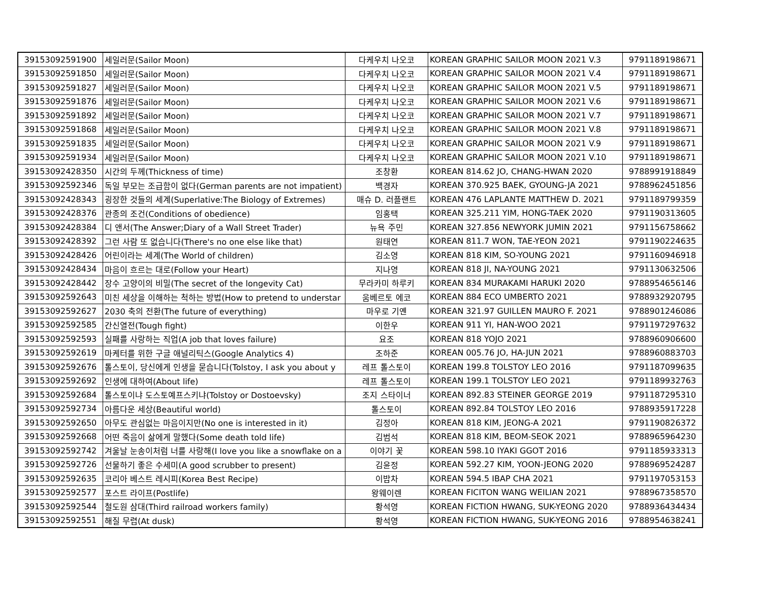| 39153092591900 | 세일러문(Sailor Moon) | 다케우치 나오코 | KOREAN GRAPHIC SAILOR MOON 2021 V.3 | 9791189198671 |
| 39153092591850 | 세일러문(Sailor Moon) | 다케우치 나오코 | KOREAN GRAPHIC SAILOR MOON 2021 V.4 | 9791189198671 |
| 39153092591827 | 세일러문(Sailor Moon) | 다케우치 나오코 | KOREAN GRAPHIC SAILOR MOON 2021 V.5 | 9791189198671 |
| 39153092591876 | 세일러문(Sailor Moon) | 다케우치 나오코 | KOREAN GRAPHIC SAILOR MOON 2021 V.6 | 9791189198671 |
| 39153092591892 | 세일러문(Sailor Moon) | 다케우치 나오코 | KOREAN GRAPHIC SAILOR MOON 2021 V.7 | 9791189198671 |
| 39153092591868 | 세일러문(Sailor Moon) | 다케우치 나오코 | KOREAN GRAPHIC SAILOR MOON 2021 V.8 | 9791189198671 |
| 39153092591835 | 세일러문(Sailor Moon) | 다케우치 나오코 | KOREAN GRAPHIC SAILOR MOON 2021 V.9 | 9791189198671 |
| 39153092591934 | 세일러문(Sailor Moon) | 다케우치 나오코 | KOREAN GRAPHIC SAILOR MOON 2021 V.10 | 9791189198671 |
| 39153092428350 | 시간의 두께(Thickness of time) | 조창환 | KOREAN 814.62 JO, CHANG-HWAN 2020 | 9788991918849 |
| 39153092592346 | 독일 부모는 조급함이 없다(German parents are not impatient) | 백경자 | KOREAN 370.925 BAEK, GYOUNG-JA 2021 | 9788962451856 |
| 39153092428343 | 굉장한 것들의 세계(Superlative:The Biology of Extremes) | 매슈 D. 러플랜트 | KOREAN 476 LAPLANTE MATTHEW D. 2021 | 9791189799359 |
| 39153092428376 | 관종의 조건(Conditions of obedience) | 임홍택 | KOREAN 325.211 YIM, HONG-TAEK 2020 | 9791190313605 |
| 39153092428384 | 디 앤서(The Answer;Diary of a Wall Street Trader) | 뉴욕 주민 | KOREAN 327.856 NEWYORK JUMIN 2021 | 9791156758662 |
| 39153092428392 | 그런 사람 또 없습니다(There's no one else like that) | 원태연 | KOREAN 811.7 WON, TAE-YEON 2021 | 9791190224635 |
| 39153092428426 | 어린이라는 세계(The World of children) | 김소영 | KOREAN 818 KIM, SO-YOUNG 2021 | 9791160946918 |
| 39153092428434 | 마음이 흐르는 대로(Follow your Heart) | 지나영 | KOREAN 818 JI, NA-YOUNG 2021 | 9791130632506 |
| 39153092428442 | 장수 고양이의 비밀(The secret of the longevity Cat) | 무라카미 하루키 | KOREAN 834 MURAKAMI HARUKI 2020 | 9788954656146 |
| 39153092592643 | 미친 세상을 이해하는 척하는 방법(How to pretend to understar | 움베르토 에코 | KOREAN 884 ECO UMBERTO 2021 | 9788932920795 |
| 39153092592627 | 2030 축의 전환(The future of everything) | 마우로 기옌 | KOREAN 321.97 GUILLEN MAURO F. 2021 | 9788901246086 |
| 39153092592585 | 간신열전(Tough fight) | 이한우 | KOREAN 911 YI, HAN-WOO 2021 | 9791197297632 |
| 39153092592593 | 실패를 사랑하는 직업(A job that loves failure) | 요조 | KOREAN 818 YOJO 2021 | 9788960906600 |
| 39153092592619 | 마케터를 위한 구글 애널리틱스(Google Analytics 4) | 조하준 | KOREAN 005.76 JO, HA-JUN 2021 | 9788960883703 |
| 39153092592676 | 톨스토이, 당신에게 인생을 묻습니다(Tolstoy, I ask you about y | 레프 톨스토이 | KOREAN 199.8 TOLSTOY LEO 2016 | 9791187099635 |
| 39153092592692 | 인생에 대하여(About life) | 레프 톨스토이 | KOREAN 199.1 TOLSTOY LEO 2021 | 9791189932763 |
| 39153092592684 | 톨스토이냐 도스토예프스키냐(Tolstoy or Dostoevsky) | 조지 스타이너 | KOREAN 892.83 STEINER GEORGE 2019 | 9791187295310 |
| 39153092592734 | 아름다운 세상(Beautiful world) | 톨스토이 | KOREAN 892.84 TOLSTOY LEO 2016 | 9788935917228 |
| 39153092592650 | 아무도 관심없는 마음이지만(No one is interested in it) | 김정아 | KOREAN 818 KIM, JEONG-A 2021 | 9791190826372 |
| 39153092592668 | 어떤 죽음이 삶에게 말했다(Some death told life) | 김범석 | KOREAN 818 KIM, BEOM-SEOK 2021 | 9788965964230 |
| 39153092592742 | 겨울날 눈송이처럼 너를 사랑해(I love you like a snowflake on a | 이야기 꽃 | KOREAN 598.10 IYAKI GGOT 2016 | 9791185933313 |
| 39153092592726 | 선물하기 좋은 수세미(A good scrubber to present) | 김윤정 | KOREAN 592.27 KIM, YOON-JEONG 2020 | 9788969524287 |
| 39153092592635 | 코리아 베스트 레시피(Korea Best Recipe) | 이밥차 | KOREAN 594.5 IBAP CHA 2021 | 9791197053153 |
| 39153092592577 | 포스트 라이프(Postlife) | 왕웨이렌 | KOREAN FICITON WANG WEILIAN 2021 | 9788967358570 |
| 39153092592544 | 철도원 삼대(Third railroad workers family) | 황석영 | KOREAN FICTION HWANG, SUK-YEONG 2020 | 9788936434434 |
| 39153092592551 | 해질 무렵(At dusk) | 황석영 | KOREAN FICTION HWANG, SUK-YEONG 2016 | 9788954638241 |